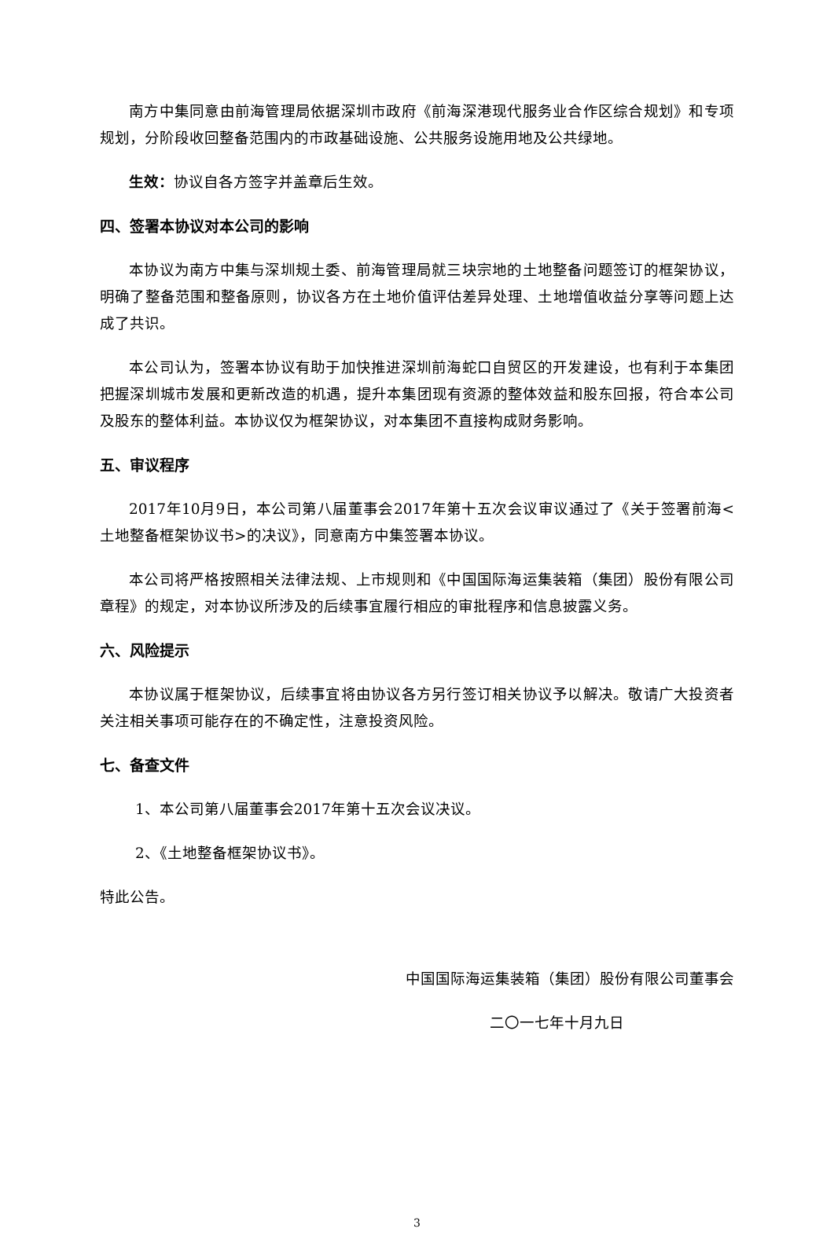南方中集同意由前海管理局依据深圳市政府《前海深港现代服务业合作区综合规划》和专项规划，分阶段收回整备范围内的市政基础设施、公共服务设施用地及公共绿地。
生效：协议自各方签字并盖章后生效。
四、签署本协议对本公司的影响
本协议为南方中集与深圳规土委、前海管理局就三块宗地的土地整备问题签订的框架协议，明确了整备范围和整备原则，协议各方在土地价值评估差异处理、土地增值收益分享等问题上达成了共识。
本公司认为，签署本协议有助于加快推进深圳前海蛇口自贸区的开发建设，也有利于本集团把握深圳城市发展和更新改造的机遇，提升本集团现有资源的整体效益和股东回报，符合本公司及股东的整体利益。本协议仅为框架协议，对本集团不直接构成财务影响。
五、审议程序
2017年10月9日，本公司第八届董事会2017年第十五次会议审议通过了《关于签署前海<土地整备框架协议书>的决议》，同意南方中集签署本协议。
本公司将严格按照相关法律法规、上市规则和《中国国际海运集装箱（集团）股份有限公司章程》的规定，对本协议所涉及的后续事宜履行相应的审批程序和信息披露义务。
六、风险提示
本协议属于框架协议，后续事宜将由协议各方另行签订相关协议予以解决。敬请广大投资者关注相关事项可能存在的不确定性，注意投资风险。
七、备查文件
1、本公司第八届董事会2017年第十五次会议决议。
2、《土地整备框架协议书》。
特此公告。
中国国际海运集装箱（集团）股份有限公司董事会
二〇一七年十月九日
3